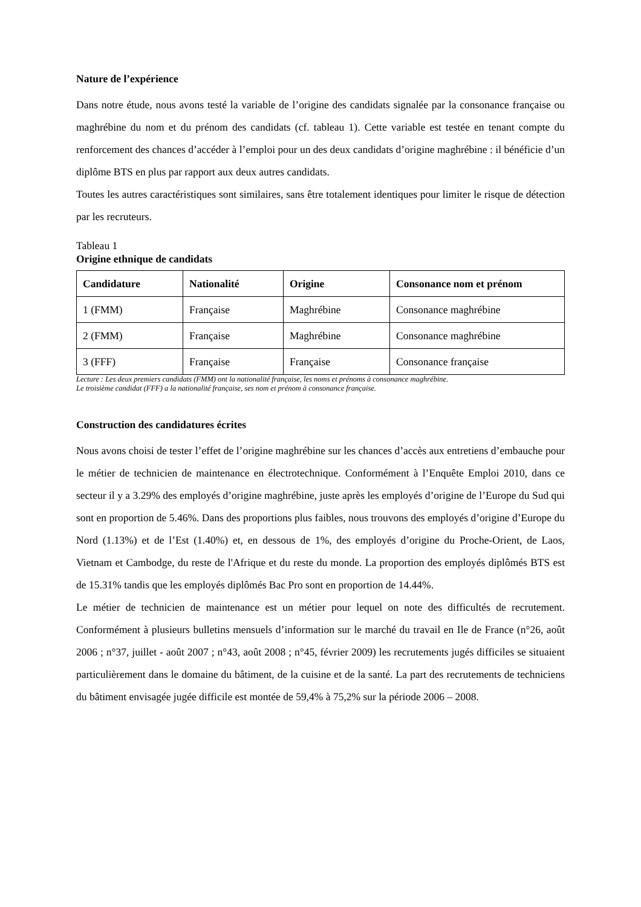Nature de l’expérience
Dans notre étude, nous avons testé la variable de l’origine des candidats signalée par la consonance française ou maghrébine du nom et du prénom des candidats (cf. tableau 1). Cette variable est testée en tenant compte du renforcement des chances d’accéder à l’emploi pour un des deux candidats d’origine maghrébine : il bénéficie d’un diplôme BTS en plus par rapport aux deux autres candidats.
Toutes les autres caractéristiques sont similaires, sans être totalement identiques pour limiter le risque de détection par les recruteurs.
Tableau 1
Origine ethnique de candidats
| Candidature | Nationalité | Origine | Consonance nom et prénom |
| --- | --- | --- | --- |
| 1 (FMM) | Française | Maghrébine | Consonance maghrébine |
| 2 (FMM) | Française | Maghrébine | Consonance maghrébine |
| 3 (FFF) | Française | Française | Consonance française |
Lecture : Les deux premiers candidats (FMM) ont la nationalité française, les noms et prénoms à consonance maghrébine.
Le troisième candidat (FFF) a la nationalité française, ses nom et prénom à consonance française.
Construction des candidatures écrites
Nous avons choisi de tester l’effet de l’origine maghrébine sur les chances d’accès aux entretiens d’embauche pour le métier de technicien de maintenance en électrotechnique. Conformément à l’Enquête Emploi 2010, dans ce secteur il y a 3.29% des employés d’origine maghrébine, juste après les employés d’origine de l’Europe du Sud qui sont en proportion de 5.46%. Dans des proportions plus faibles, nous trouvons des employés d’origine d’Europe du Nord (1.13%) et de l’Est (1.40%) et, en dessous de 1%, des employés d’origine du Proche-Orient, de Laos, Vietnam et Cambodge, du reste de l'Afrique et du reste du monde. La proportion des employés diplômés BTS est de 15.31% tandis que les employés diplômés Bac Pro sont en proportion de 14.44%.
Le métier de technicien de maintenance est un métier pour lequel on note des difficultés de recrutement. Conformément à plusieurs bulletins mensuels d’information sur le marché du travail en Ile de France (n°26, août 2006 ; n°37, juillet - août 2007 ; n°43, août 2008 ; n°45, février 2009) les recrutements jugés difficiles se situaient particulièrement dans le domaine du bâtiment, de la cuisine et de la santé. La part des recrutements de techniciens du bâtiment envisagée jugée difficile est montée de 59,4% à 75,2% sur la période 2006 – 2008.